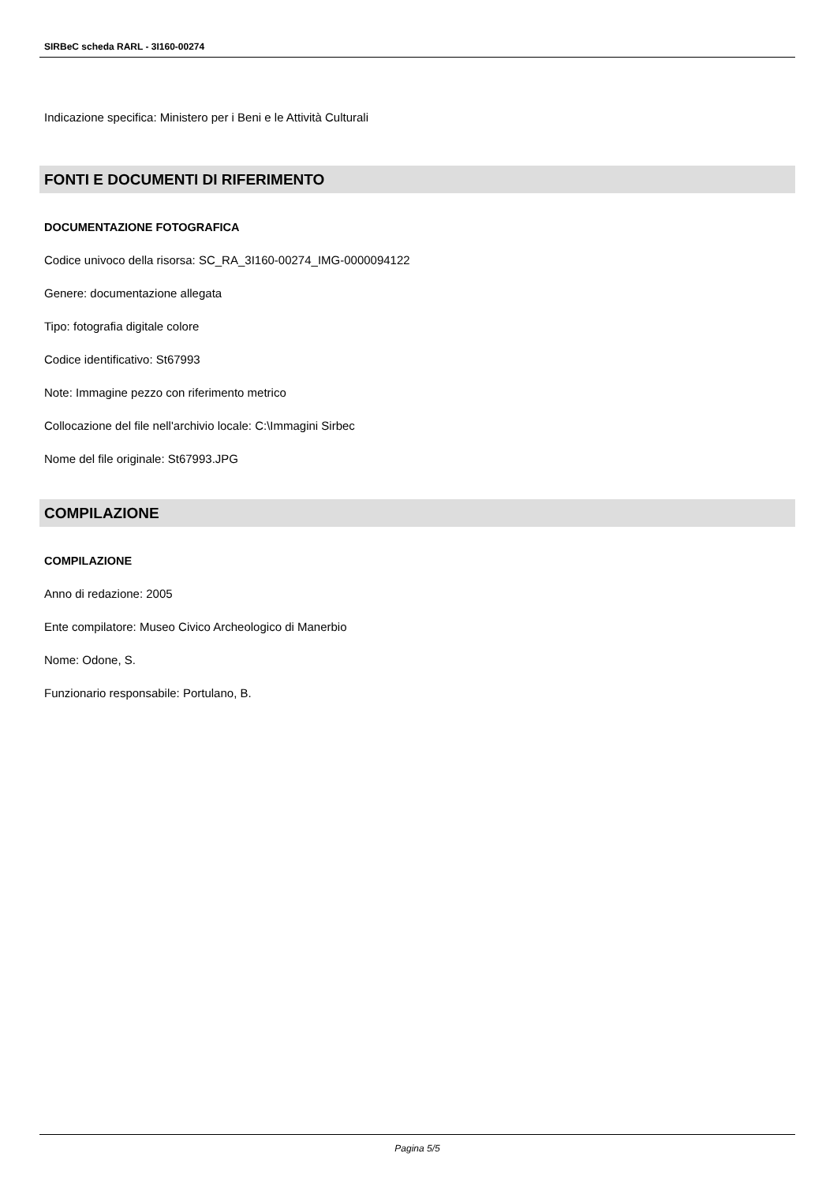SIRBeC scheda RARL - 3I160-00274
Indicazione specifica: Ministero per i Beni e le Attività Culturali
FONTI E DOCUMENTI DI RIFERIMENTO
DOCUMENTAZIONE FOTOGRAFICA
Codice univoco della risorsa: SC_RA_3I160-00274_IMG-0000094122
Genere: documentazione allegata
Tipo: fotografia digitale colore
Codice identificativo: St67993
Note: Immagine pezzo con riferimento metrico
Collocazione del file nell'archivio locale: C:\Immagini Sirbec
Nome del file originale: St67993.JPG
COMPILAZIONE
COMPILAZIONE
Anno di redazione: 2005
Ente compilatore: Museo Civico Archeologico di Manerbio
Nome: Odone, S.
Funzionario responsabile: Portulano, B.
Pagina 5/5